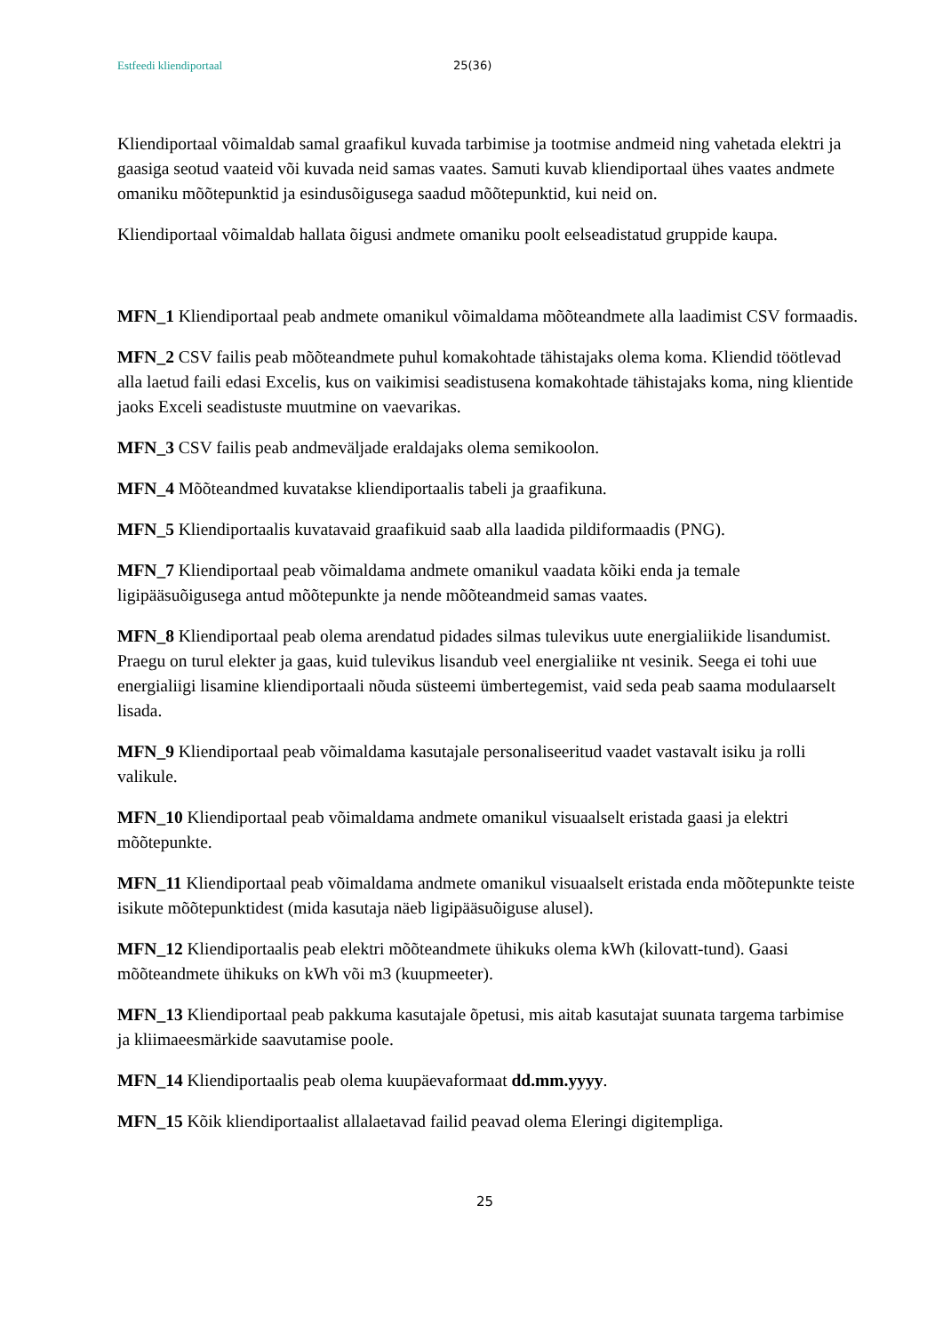Estfeedi kliendiportaal 25(36)
Kliendiportaal võimaldab samal graafikul kuvada tarbimise ja tootmise andmeid ning vahetada elektri ja gaasiga seotud vaateid või kuvada neid samas vaates. Samuti kuvab kliendiportaal ühes vaates andmete omaniku mõõtepunktid ja esindusõigusega saadud mõõtepunktid, kui neid on.
Kliendiportaal võimaldab hallata õigusi andmete omaniku poolt eelseadistatud gruppide kaupa.
MFN_1 Kliendiportaal peab andmete omanikul võimaldama mõõteandmete alla laadimist CSV formaadis.
MFN_2 CSV failis peab mõõteandmete puhul komakohtade tähistajaks olema koma. Kliendid töötlevad alla laetud faili edasi Excelis, kus on vaikimisi seadistusena komakohtade tähistajaks koma, ning klientide jaoks Exceli seadistuste muutmine on vaevarikas.
MFN_3 CSV failis peab andmeväljade eraldajaks olema semikoolon.
MFN_4 Mõõteandmed kuvatakse kliendiportaalis tabeli ja graafikuna.
MFN_5 Kliendiportaalis kuvatavaid graafikuid saab alla laadida pildiformaadis (PNG).
MFN_7 Kliendiportaal peab võimaldama andmete omanikul vaadata kõiki enda ja temale ligipääsuõigusega antud mõõtepunkte ja nende mõõteandmeid samas vaates.
MFN_8 Kliendiportaal peab olema arendatud pidades silmas tulevikus uute energialiikide lisandumist. Praegu on turul elekter ja gaas, kuid tulevikus lisandub veel energialiike nt vesinik. Seega ei tohi uue energialiigi lisamine kliendiportaali nõuda süsteemi ümbertegemist, vaid seda peab saama modulaarselt lisada.
MFN_9 Kliendiportaal peab võimaldama kasutajale personaliseeritud vaadet vastavalt isiku ja rolli valikule.
MFN_10 Kliendiportaal peab võimaldama andmete omanikul visuaalselt eristada gaasi ja elektri mõõtepunkte.
MFN_11 Kliendiportaal peab võimaldama andmete omanikul visuaalselt eristada enda mõõtepunkte teiste isikute mõõtepunktidest (mida kasutaja näeb ligipääsuõiguse alusel).
MFN_12 Kliendiportaalis peab elektri mõõteandmete ühikuks olema kWh (kilovatt-tund). Gaasi mõõteandmete ühikuks on kWh või m3 (kuupmeeter).
MFN_13 Kliendiportaal peab pakkuma kasutajale õpetusi, mis aitab kasutajat suunata targema tarbimise ja kliimaeesmärkide saavutamise poole.
MFN_14 Kliendiportaalis peab olema kuupäevaformaat dd.mm.yyyy.
MFN_15 Kõik kliendiportaalist allalaetavad failid peavad olema Eleringi digitempliga.
25